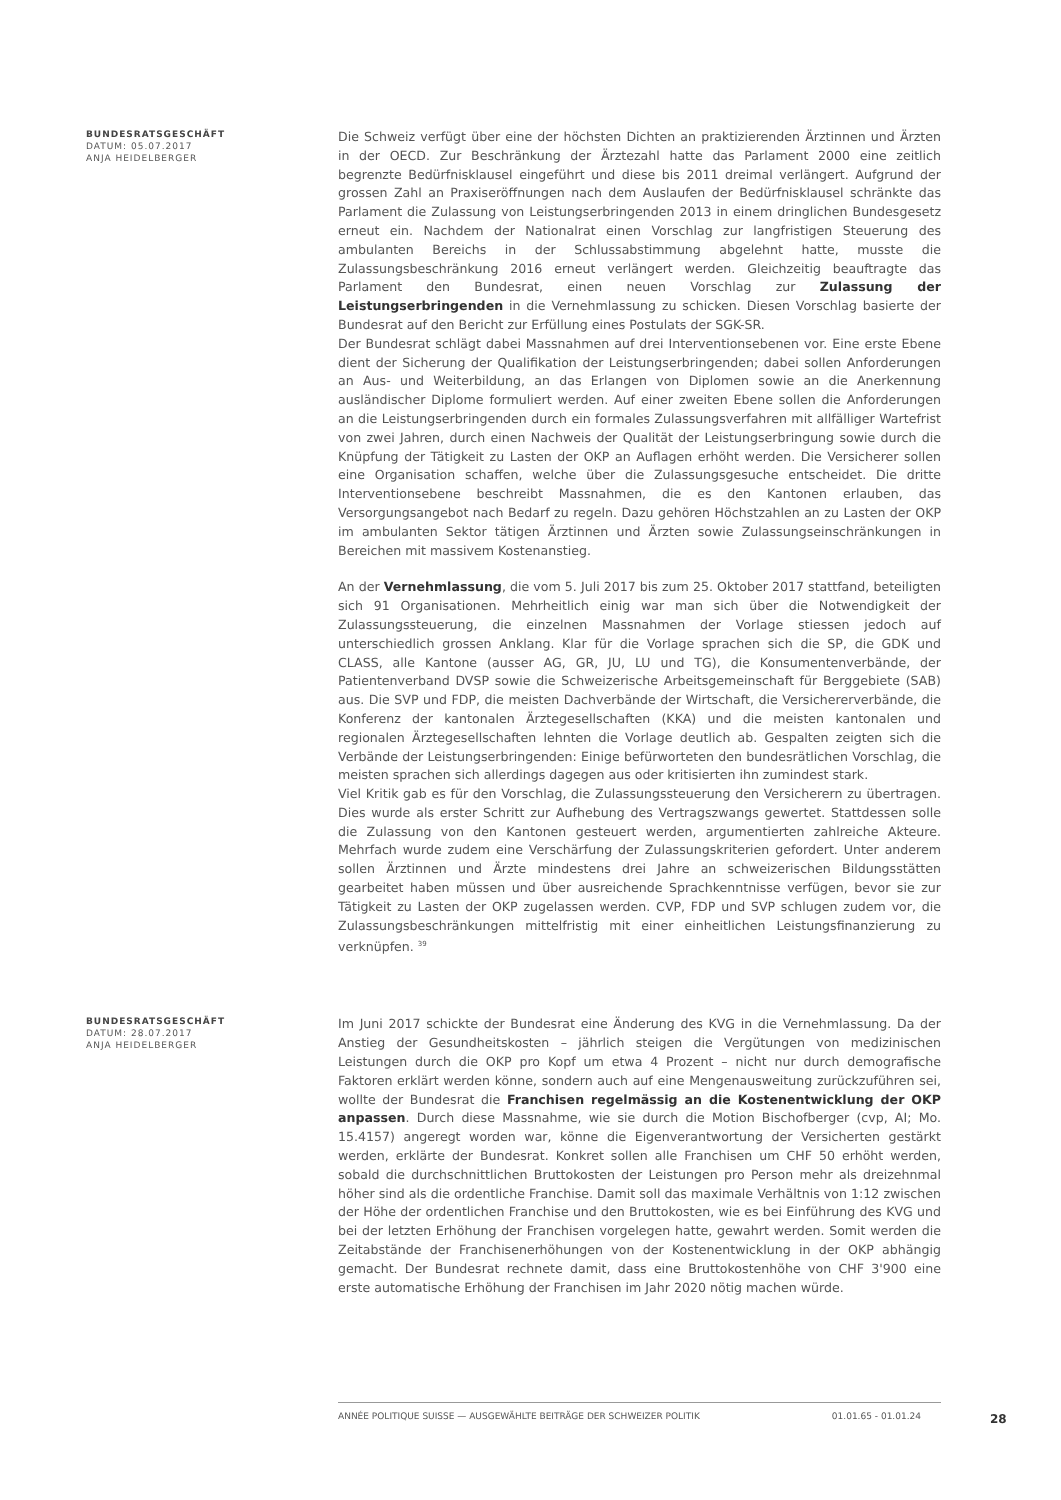BUNDESRATSGESCHÄFT
DATUM: 05.07.2017
ANJA HEIDELBERGER
Die Schweiz verfügt über eine der höchsten Dichten an praktizierenden Ärztinnen und Ärzten in der OECD. Zur Beschränkung der Ärztezahl hatte das Parlament 2000 eine zeitlich begrenzte Bedürfnisklausel eingeführt und diese bis 2011 dreimal verlängert. Aufgrund der grossen Zahl an Praxiseröffnungen nach dem Auslaufen der Bedürfnisklausel schränkte das Parlament die Zulassung von Leistungserbringenden 2013 in einem dringlichen Bundesgesetz erneut ein. Nachdem der Nationalrat einen Vorschlag zur langfristigen Steuerung des ambulanten Bereichs in der Schlussabstimmung abgelehnt hatte, musste die Zulassungsbeschränkung 2016 erneut verlängert werden. Gleichzeitig beauftragte das Parlament den Bundesrat, einen neuen Vorschlag zur Zulassung der Leistungserbringenden in die Vernehmlassung zu schicken. Diesen Vorschlag basierte der Bundesrat auf den Bericht zur Erfüllung eines Postulats der SGK-SR.
Der Bundesrat schlägt dabei Massnahmen auf drei Interventionsebenen vor. Eine erste Ebene dient der Sicherung der Qualifikation der Leistungserbringenden; dabei sollen Anforderungen an Aus- und Weiterbildung, an das Erlangen von Diplomen sowie an die Anerkennung ausländischer Diplome formuliert werden. Auf einer zweiten Ebene sollen die Anforderungen an die Leistungserbringenden durch ein formales Zulassungsverfahren mit allfälliger Wartefrist von zwei Jahren, durch einen Nachweis der Qualität der Leistungserbringung sowie durch die Knüpfung der Tätigkeit zu Lasten der OKP an Auflagen erhöht werden. Die Versicherer sollen eine Organisation schaffen, welche über die Zulassungsgesuche entscheidet. Die dritte Interventionsebene beschreibt Massnahmen, die es den Kantonen erlauben, das Versorgungsangebot nach Bedarf zu regeln. Dazu gehören Höchstzahlen an zu Lasten der OKP im ambulanten Sektor tätigen Ärztinnen und Ärzten sowie Zulassungseinschränkungen in Bereichen mit massivem Kostenanstieg.
An der Vernehmlassung, die vom 5. Juli 2017 bis zum 25. Oktober 2017 stattfand, beteiligten sich 91 Organisationen. Mehrheitlich einig war man sich über die Notwendigkeit der Zulassungssteuerung, die einzelnen Massnahmen der Vorlage stiessen jedoch auf unterschiedlich grossen Anklang. Klar für die Vorlage sprachen sich die SP, die GDK und CLASS, alle Kantone (ausser AG, GR, JU, LU und TG), die Konsumentenverbände, der Patientenverband DVSP sowie die Schweizerische Arbeitsgemeinschaft für Berggebiete (SAB) aus. Die SVP und FDP, die meisten Dachverbände der Wirtschaft, die Versichererverbände, die Konferenz der kantonalen Ärztegesellschaften (KKA) und die meisten kantonalen und regionalen Ärztegesellschaften lehnten die Vorlage deutlich ab. Gespalten zeigten sich die Verbände der Leistungserbringenden: Einige befürworteten den bundesrätlichen Vorschlag, die meisten sprachen sich allerdings dagegen aus oder kritisierten ihn zumindest stark.
Viel Kritik gab es für den Vorschlag, die Zulassungssteuerung den Versicherern zu übertragen. Dies wurde als erster Schritt zur Aufhebung des Vertragszwangs gewertet. Stattdessen solle die Zulassung von den Kantonen gesteuert werden, argumentierten zahlreiche Akteure. Mehrfach wurde zudem eine Verschärfung der Zulassungskriterien gefordert. Unter anderem sollen Ärztinnen und Ärzte mindestens drei Jahre an schweizerischen Bildungsstätten gearbeitet haben müssen und über ausreichende Sprachkenntnisse verfügen, bevor sie zur Tätigkeit zu Lasten der OKP zugelassen werden. CVP, FDP und SVP schlugen zudem vor, die Zulassungsbeschränkungen mittelfristig mit einer einheitlichen Leistungsfinanzierung zu verknüpfen. <sup>39</sup>
BUNDESRATSGESCHÄFT
DATUM: 28.07.2017
ANJA HEIDELBERGER
Im Juni 2017 schickte der Bundesrat eine Änderung des KVG in die Vernehmlassung. Da der Anstieg der Gesundheitskosten – jährlich steigen die Vergütungen von medizinischen Leistungen durch die OKP pro Kopf um etwa 4 Prozent – nicht nur durch demografische Faktoren erklärt werden könne, sondern auch auf eine Mengenausweitung zurückzuführen sei, wollte der Bundesrat die Franchisen regelmässig an die Kostenentwicklung der OKP anpassen. Durch diese Massnahme, wie sie durch die Motion Bischofberger (cvp, AI; Mo. 15.4157) angeregt worden war, könne die Eigenverantwortung der Versicherten gestärkt werden, erklärte der Bundesrat. Konkret sollen alle Franchisen um CHF 50 erhöht werden, sobald die durchschnittlichen Bruttokosten der Leistungen pro Person mehr als dreizehnmal höher sind als die ordentliche Franchise. Damit soll das maximale Verhältnis von 1:12 zwischen der Höhe der ordentlichen Franchise und den Bruttokosten, wie es bei Einführung des KVG und bei der letzten Erhöhung der Franchisen vorgelegen hatte, gewahrt werden. Somit werden die Zeitabstände der Franchisenerhöhungen von der Kostenentwicklung in der OKP abhängig gemacht. Der Bundesrat rechnete damit, dass eine Bruttokostenhöhe von CHF 3'900 eine erste automatische Erhöhung der Franchisen im Jahr 2020 nötig machen würde.
ANNÉE POLITIQUE SUISSE — AUSGEWÄHLTE BEITRÄGE DER SCHWEIZER POLITIK 01.01.65 - 01.01.24
28